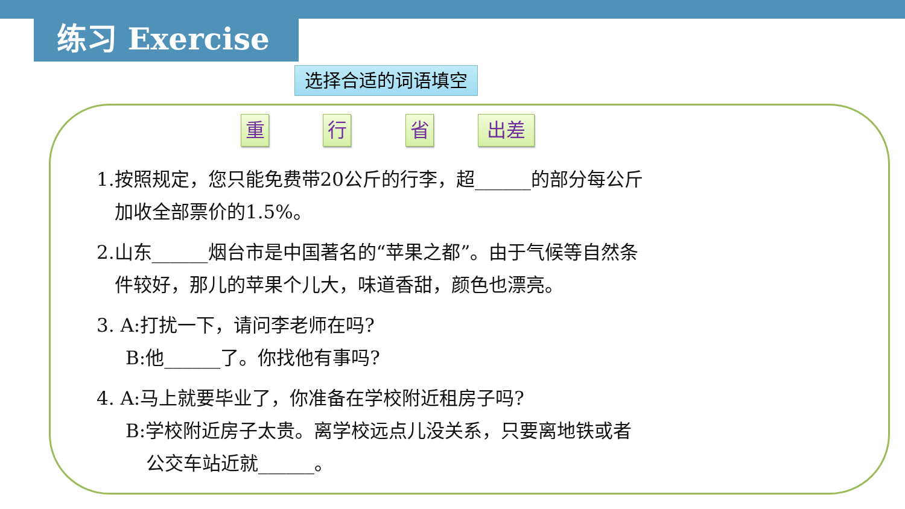练习 Exercise
选择合适的词语填空
重 行 省 出差
1.按照规定，您只能免费带20公斤的行李，超______的部分每公斤
加收全部票价的1.5%。
2.山东______烟台市是中国著名的“苹果之都”。由于气候等自然条
件较好，那儿的苹果个儿大，味道香甜，颜色也漂亮。
3. A:打扰一下，请问李老师在吗?
B:他______了。你找他有事吗?
4. A:马上就要毕业了，你准备在学校附近租房子吗?
B:学校附近房子太贵。离学校远点儿没关系，只要离地铁或者
公交车站近就______。